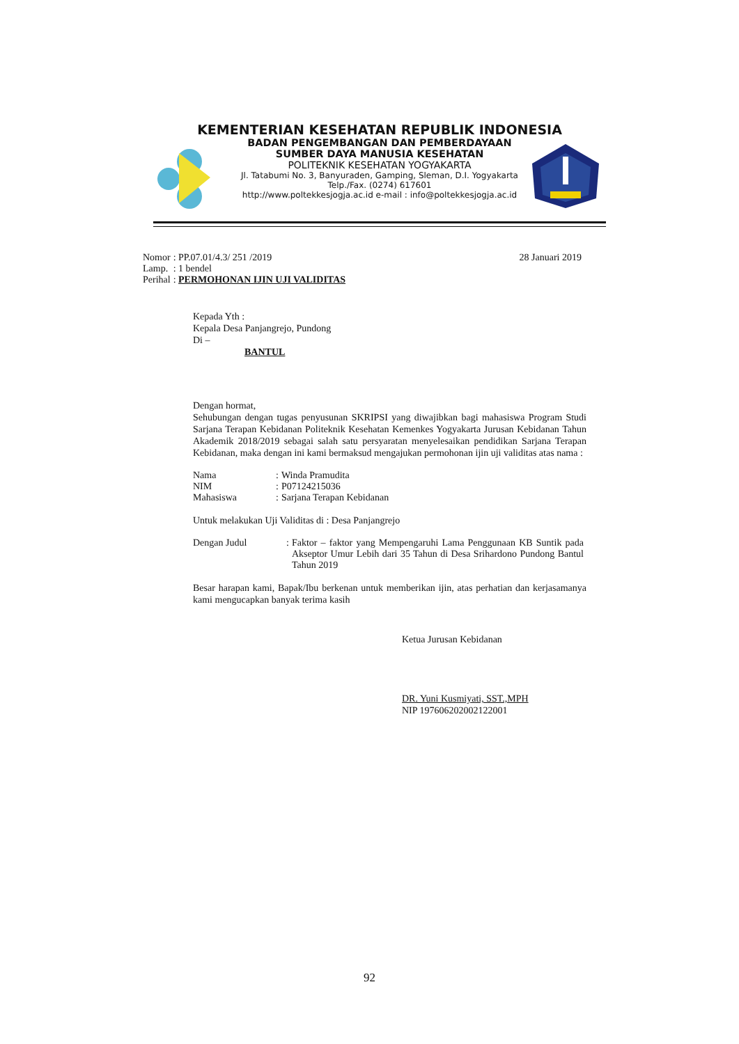KEMENTERIAN KESEHATAN REPUBLIK INDONESIA
BADAN PENGEMBANGAN DAN PEMBERDAYAAN
SUMBER DAYA MANUSIA KESEHATAN
POLITEKNIK KESEHATAN YOGYAKARTA
Jl. Tatabumi No. 3, Banyuraden, Gamping, Sleman, D.I. Yogyakarta
Telp./Fax. (0274) 617601
http://www.poltekkesjogja.ac.id e-mail : info@poltekkesjogja.ac.id
| Nomor | : PP.07.01/4.3/ 251 /2019 |
| Lamp. | : 1 bendel |
| Perihal | : PERMOHONAN IJIN UJI VALIDITAS |
28 Januari 2019
Kepada Yth :
Kepala Desa Panjangrejo, Pundong
Di –
BANTUL
Dengan hormat,
Sehubungan dengan tugas penyusunan SKRIPSI yang diwajibkan bagi mahasiswa Program Studi Sarjana Terapan Kebidanan Politeknik Kesehatan Kemenkes Yogyakarta Jurusan Kebidanan Tahun Akademik 2018/2019 sebagai salah satu persyaratan menyelesaikan pendidikan Sarjana Terapan Kebidanan, maka dengan ini kami bermaksud mengajukan permohonan ijin uji validitas atas nama :
| Nama | : | Winda Pramudita |
| NIM | : | P07124215036 |
| Mahasiswa | : | Sarjana Terapan Kebidanan |
Untuk melakukan Uji Validitas di : Desa Panjangrejo
| Dengan Judul | : | Faktor – faktor yang Mempengaruhi Lama Penggunaan KB Suntik pada Akseptor Umur Lebih dari 35 Tahun di Desa Srihardono Pundong Bantul Tahun 2019 |
Besar harapan kami, Bapak/Ibu berkenan untuk memberikan ijin, atas perhatian dan kerjasamanya kami mengucapkan banyak terima kasih
Ketua Jurusan Kebidanan
DR. Yuni Kusmiyati, SST.,MPH
NIP 197606202002122001
92